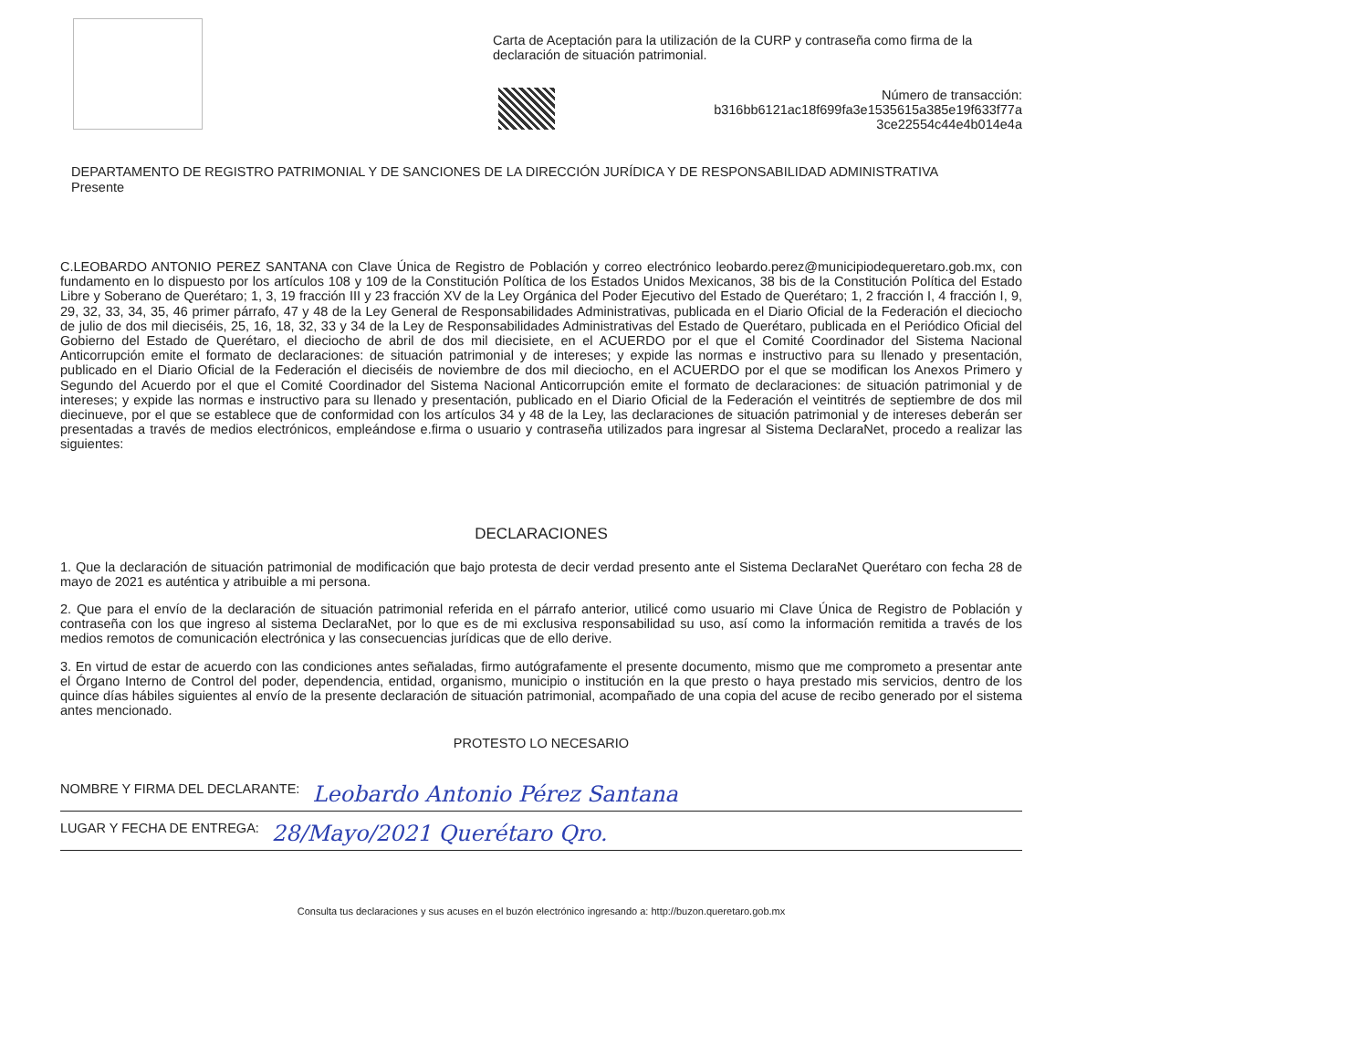Carta de Aceptación para la utilización de la CURP y contraseña como firma de la declaración de situación patrimonial.
Número de transacción:
b316bb6121ac18f699fa3e1535615a385e19f633f77a
3ce22554c44e4b014e4a
DEPARTAMENTO DE REGISTRO PATRIMONIAL Y DE SANCIONES DE LA DIRECCIÓN JURÍDICA Y DE RESPONSABILIDAD ADMINISTRATIVA
Presente
C.LEOBARDO ANTONIO PEREZ SANTANA con Clave Única de Registro de Población y correo electrónico leobardo.perez@municipiodequeretaro.gob.mx, con fundamento en lo dispuesto por los artículos 108 y 109 de la Constitución Política de los Estados Unidos Mexicanos, 38 bis de la Constitución Política del Estado Libre y Soberano de Querétaro; 1, 3, 19 fracción III y 23 fracción XV de la Ley Orgánica del Poder Ejecutivo del Estado de Querétaro; 1, 2 fracción I, 4 fracción I, 9, 29, 32, 33, 34, 35, 46 primer párrafo, 47 y 48 de la Ley General de Responsabilidades Administrativas, publicada en el Diario Oficial de la Federación el dieciocho de julio de dos mil dieciséis, 25, 16, 18, 32, 33 y 34 de la Ley de Responsabilidades Administrativas del Estado de Querétaro, publicada en el Periódico Oficial del Gobierno del Estado de Querétaro, el dieciocho de abril de dos mil diecisiete, en el ACUERDO por el que el Comité Coordinador del Sistema Nacional Anticorrupción emite el formato de declaraciones: de situación patrimonial y de intereses; y expide las normas e instructivo para su llenado y presentación, publicado en el Diario Oficial de la Federación el dieciséis de noviembre de dos mil dieciocho, en el ACUERDO por el que se modifican los Anexos Primero y Segundo del Acuerdo por el que el Comité Coordinador del Sistema Nacional Anticorrupción emite el formato de declaraciones: de situación patrimonial y de intereses; y expide las normas e instructivo para su llenado y presentación, publicado en el Diario Oficial de la Federación el veintitrés de septiembre de dos mil diecinueve, por el que se establece que de conformidad con los artículos 34 y 48 de la Ley, las declaraciones de situación patrimonial y de intereses deberán ser presentadas a través de medios electrónicos, empleándose e.firma o usuario y contraseña utilizados para ingresar al Sistema DeclaraNet, procedo a realizar las siguientes:
DECLARACIONES
1. Que la declaración de situación patrimonial de modificación que bajo protesta de decir verdad presento ante el Sistema DeclaraNet Querétaro con fecha 28 de mayo de 2021 es auténtica y atribuible a mi persona.
2. Que para el envío de la declaración de situación patrimonial referida en el párrafo anterior, utilicé como usuario mi Clave Única de Registro de Población y contraseña con los que ingreso al sistema DeclaraNet, por lo que es de mi exclusiva responsabilidad su uso, así como la información remitida a través de los medios remotos de comunicación electrónica y las consecuencias jurídicas que de ello derive.
3. En virtud de estar de acuerdo con las condiciones antes señaladas, firmo autógrafamente el presente documento, mismo que me comprometo a presentar ante el Órgano Interno de Control del poder, dependencia, entidad, organismo, municipio o institución en la que presto o haya prestado mis servicios, dentro de los quince días hábiles siguientes al envío de la presente declaración de situación patrimonial, acompañado de una copia del acuse de recibo generado por el sistema antes mencionado.
PROTESTO LO NECESARIO
NOMBRE Y FIRMA DEL DECLARANTE: Leobardo Antonio Pérez Santana
LUGAR Y FECHA DE ENTREGA: 28/Mayo/2021 Querétaro Qro.
Consulta tus declaraciones y sus acuses en el buzón electrónico ingresando a: http://buzon.queretaro.gob.mx